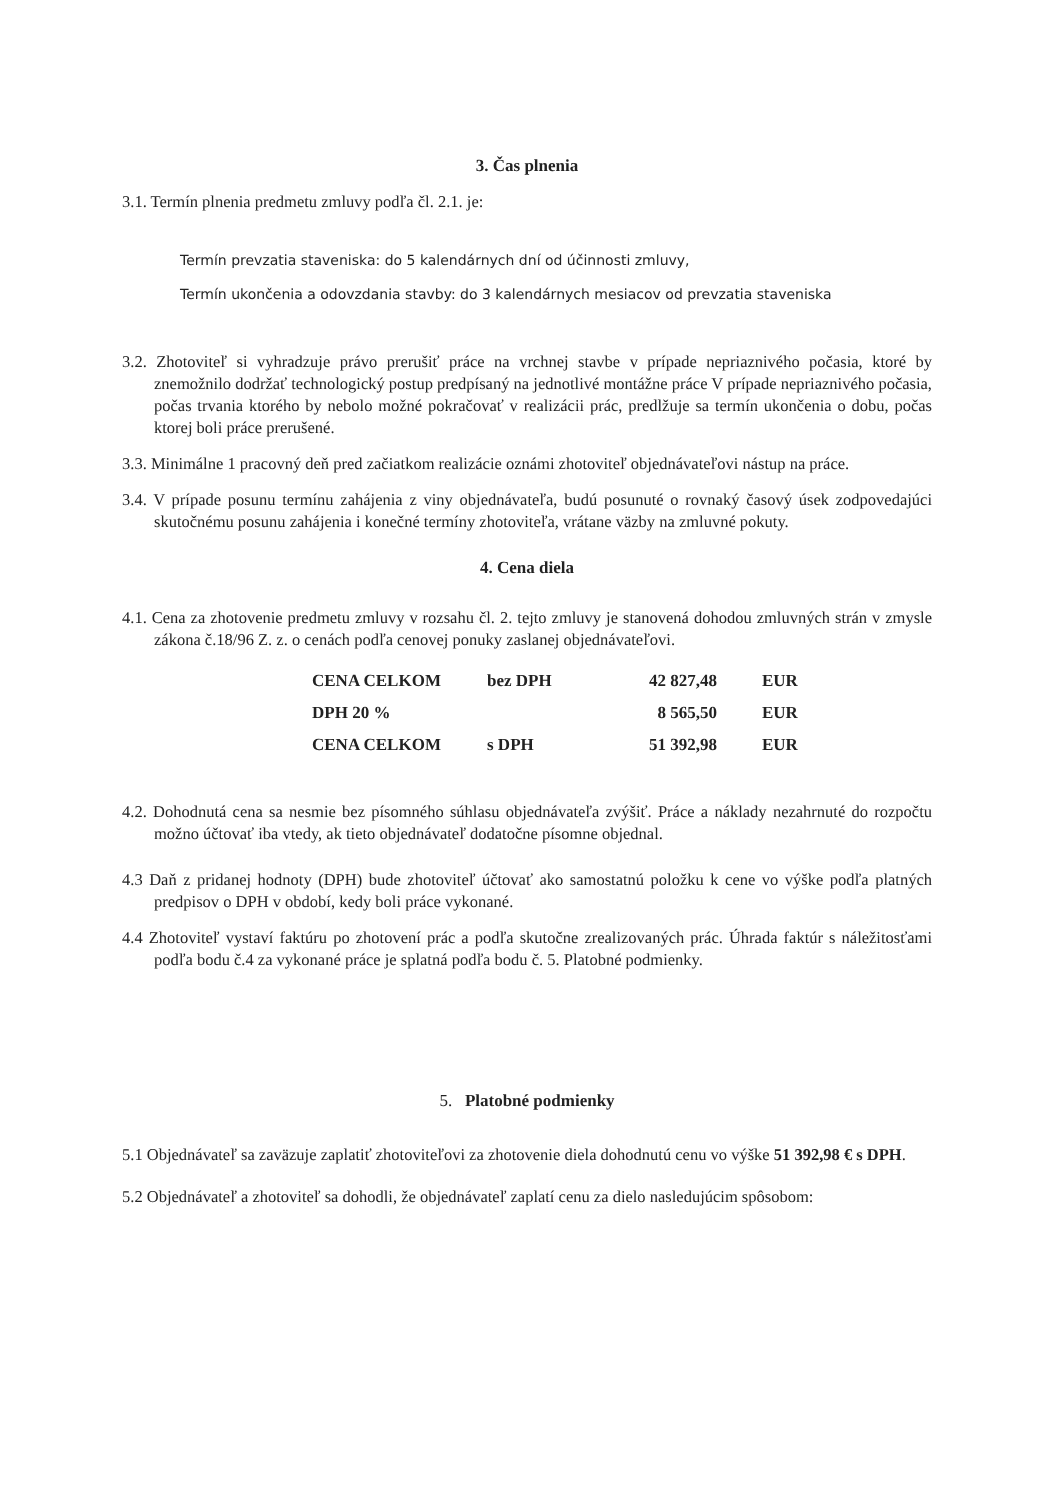3. Čas plnenia
3.1. Termín plnenia predmetu zmluvy podľa čl. 2.1. je:
Termín prevzatia staveniska: do 5 kalendárnych dní od účinnosti zmluvy,
Termín ukončenia a odovzdania stavby: do 3 kalendárnych mesiacov od prevzatia staveniska
3.2. Zhotoviteľ si vyhradzuje právo prerušiť práce na vrchnej stavbe v prípade nepriaznivého počasia, ktoré by znemožnilo dodržať technologický postup predpísaný na jednotlivé montážne práce V prípade nepriaznivého počasia, počas trvania ktorého by nebolo možné pokračovať v realizácii prác, predlžuje sa termín ukončenia o dobu, počas ktorej boli práce prerušené.
3.3. Minimálne 1 pracovný deň pred začiatkom realizácie oznámi zhotoviteľ objednávateľovi nástup na práce.
3.4. V prípade posunu termínu zahájenia z viny objednávateľa, budú posunuté o rovnaký časový úsek zodpovedajúci skutočnému posunu zahájenia i konečné termíny zhotoviteľa, vrátane väzby na zmluvné pokuty.
4. Cena diela
4.1. Cena za zhotovenie predmetu zmluvy v rozsahu čl. 2. tejto zmluvy je stanovená dohodou zmluvných strán v zmysle zákona č.18/96 Z. z. o cenách podľa cenovej ponuky zaslanej objednávateľovi.
| CENA CELKOM | bez DPH | 42 827,48 | EUR |
| DPH 20 % | | 8 565,50 | EUR |
| CENA CELKOM | s DPH | 51 392,98 | EUR |
4.2. Dohodnutá cena sa nesmie bez písomného súhlasu objednávateľa zvýšiť. Práce a náklady nezahrnuté do rozpočtu možno účtovať iba vtedy, ak tieto objednávateľ dodatočne písomne objednal.
4.3 Daň z pridanej hodnoty (DPH) bude zhotoviteľ účtovať ako samostatnú položku k cene vo výške podľa platných predpisov o DPH v období, kedy boli práce vykonané.
4.4 Zhotoviteľ vystaví faktúru po zhotovení prác a podľa skutočne zrealizovaných prác. Úhrada faktúr s náležitosťami podľa bodu č.4 za vykonané práce je splatná podľa bodu č. 5. Platobné podmienky.
5. Platobné podmienky
5.1 Objednávateľ sa zaväzuje zaplatiť zhotoviteľovi za zhotovenie diela dohodnutú cenu vo výške 51 392,98 € s DPH.
5.2 Objednávateľ a zhotoviteľ sa dohodli, že objednávateľ zaplatí cenu za dielo nasledujúcim spôsobom: